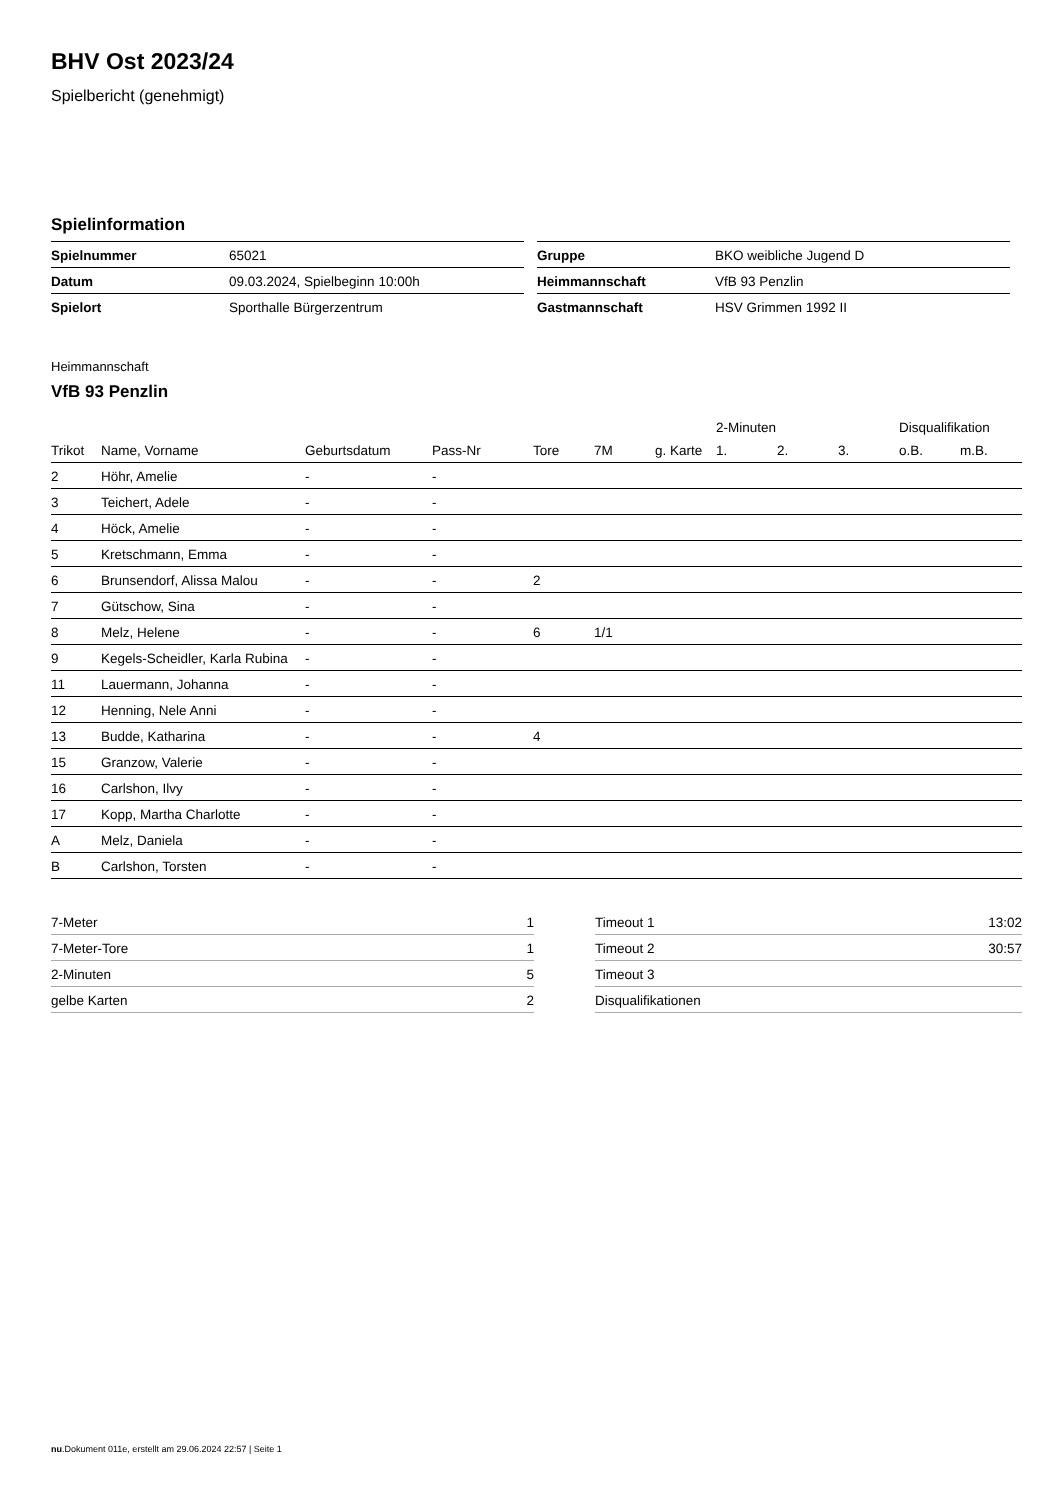BHV Ost 2023/24
Spielbericht (genehmigt)
Spielinformation
| Spielnummer | 65021 |
| Datum | 09.03.2024, Spielbeginn 10:00h |
| Spielort | Sporthalle Bürgerzentrum |
| Gruppe | BKO weibliche Jugend D |
| Heimmannschaft | VfB 93 Penzlin |
| Gastmannschaft | HSV Grimmen 1992 II |
Heimmannschaft
VfB 93 Penzlin
| | | | | | | | 2-Minuten | | | Disqualifikation | |
| --- | --- | --- | --- | --- | --- | --- | --- | --- | --- | --- | --- |
| Trikot | Name, Vorname | Geburtsdatum | Pass-Nr | Tore | 7M | g. Karte | 1. | 2. | 3. | o.B. | m.B. |
| 2 | Höhr, Amelie | - | - | | | | | | | | |
| 3 | Teichert, Adele | - | - | | | | | | | | |
| 4 | Höck, Amelie | - | - | | | | | | | | |
| 5 | Kretschmann, Emma | - | - | | | | | | | | |
| 6 | Brunsendorf, Alissa Malou | - | - | 2 | | | | | | | |
| 7 | Gütschow, Sina | - | - | | | | | | | | |
| 8 | Melz, Helene | - | - | 6 | 1/1 | | | | | | |
| 9 | Kegels-Scheidler, Karla Rubina | - | - | | | | | | | | |
| 11 | Lauermann, Johanna | - | - | | | | | | | | |
| 12 | Henning, Nele Anni | - | - | | | | | | | | |
| 13 | Budde, Katharina | - | - | 4 | | | | | | | |
| 15 | Granzow, Valerie | - | - | | | | | | | | |
| 16 | Carlshon, Ilvy | - | - | | | | | | | | |
| 17 | Kopp, Martha Charlotte | - | - | | | | | | | | |
| A | Melz, Daniela | - | - | | | | | | | | |
| B | Carlshon, Torsten | - | - | | | | | | | | |
| 7-Meter | 1 |
| 7-Meter-Tore | 1 |
| 2-Minuten | 5 |
| gelbe Karten | 2 |
| Timeout 1 | 13:02 |
| Timeout 2 | 30:57 |
| Timeout 3 | |
| Disqualifikationen | |
nu.Dokument 011e, erstellt am 29.06.2024 22:57 | Seite 1